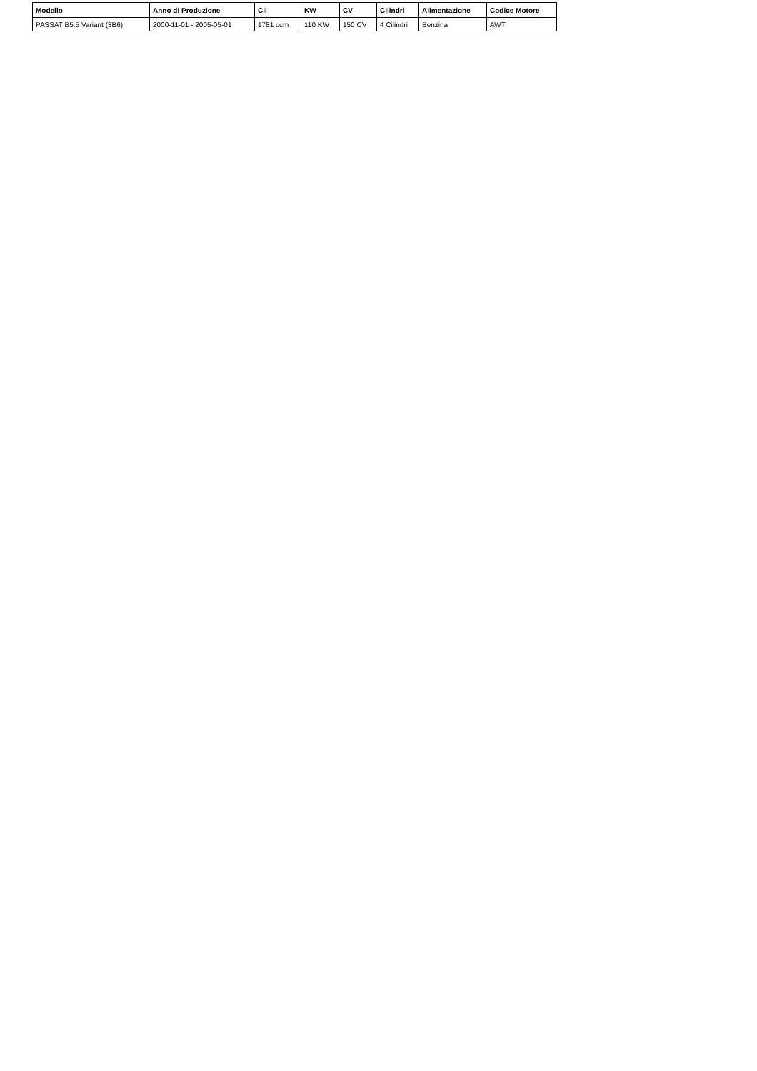| Modello | Anno di Produzione | Cil | KW | CV | Cilindri | Alimentazione | Codice Motore |
| --- | --- | --- | --- | --- | --- | --- | --- |
| PASSAT B5.5 Variant (3B6) | 2000-11-01 - 2005-05-01 | 1781 ccm | 110 KW | 150 CV | 4 Cilindri | Benzina | AWT |